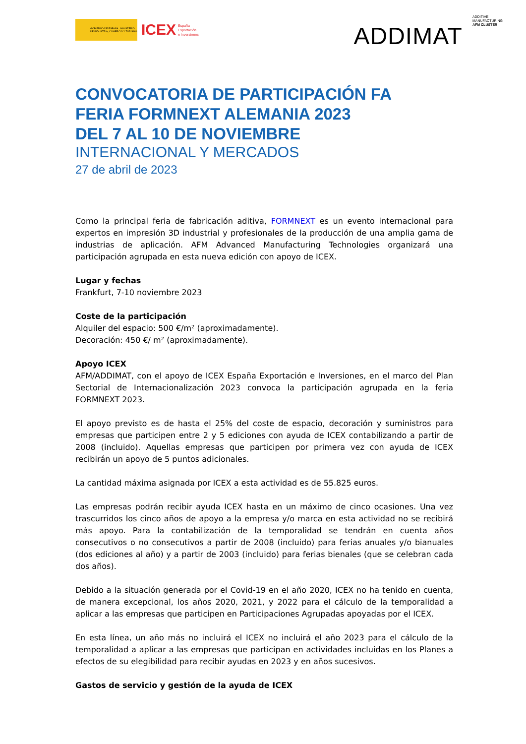GOBIERNO DE ESPAÑA MINISTERIO DE INDUSTRIA, COMERCIO Y TURISMO
ICEX España
Exportación
e Inversiones
ADDIMAT ADDITIVE
MANUFACTURING
AFM CLUSTER
CONVOCATORIA DE PARTICIPACIÓN FA
FERIA FORMNEXT ALEMANIA 2023
DEL 7 AL 10 DE NOVIEMBRE
INTERNACIONAL Y MERCADOS
27 de abril de 2023
Como la principal feria de fabricación aditiva, FORMNEXT es un evento internacional para expertos en impresión 3D industrial y profesionales de la producción de una amplia gama de industrias de aplicación. AFM Advanced Manufacturing Technologies organizará una participación agrupada en esta nueva edición con apoyo de ICEX.
Lugar y fechas
Frankfurt, 7-10 noviembre 2023
Coste de la participación
Alquiler del espacio: 500 €/m² (aproximadamente).
Decoración: 450 €/ m² (aproximadamente).
Apoyo ICEX
AFM/ADDIMAT, con el apoyo de ICEX España Exportación e Inversiones, en el marco del Plan Sectorial de Internacionalización 2023 convoca la participación agrupada en la feria FORMNEXT 2023.
El apoyo previsto es de hasta el 25% del coste de espacio, decoración y suministros para empresas que participen entre 2 y 5 ediciones con ayuda de ICEX contabilizando a partir de 2008 (incluido). Aquellas empresas que participen por primera vez con ayuda de ICEX recibirán un apoyo de 5 puntos adicionales.
La cantidad máxima asignada por ICEX a esta actividad es de 55.825 euros.
Las empresas podrán recibir ayuda ICEX hasta en un máximo de cinco ocasiones. Una vez trascurridos los cinco años de apoyo a la empresa y/o marca en esta actividad no se recibirá más apoyo. Para la contabilización de la temporalidad se tendrán en cuenta años consecutivos o no consecutivos a partir de 2008 (incluido) para ferias anuales y/o bianuales (dos ediciones al año) y a partir de 2003 (incluido) para ferias bienales (que se celebran cada dos años).
Debido a la situación generada por el Covid-19 en el año 2020, ICEX no ha tenido en cuenta, de manera excepcional, los años 2020, 2021, y 2022 para el cálculo de la temporalidad a aplicar a las empresas que participen en Participaciones Agrupadas apoyadas por el ICEX.
En esta línea, un año más no incluirá el ICEX no incluirá el año 2023 para el cálculo de la temporalidad a aplicar a las empresas que participan en actividades incluidas en los Planes a efectos de su elegibilidad para recibir ayudas en 2023 y en años sucesivos.
Gastos de servicio y gestión de la ayuda de ICEX